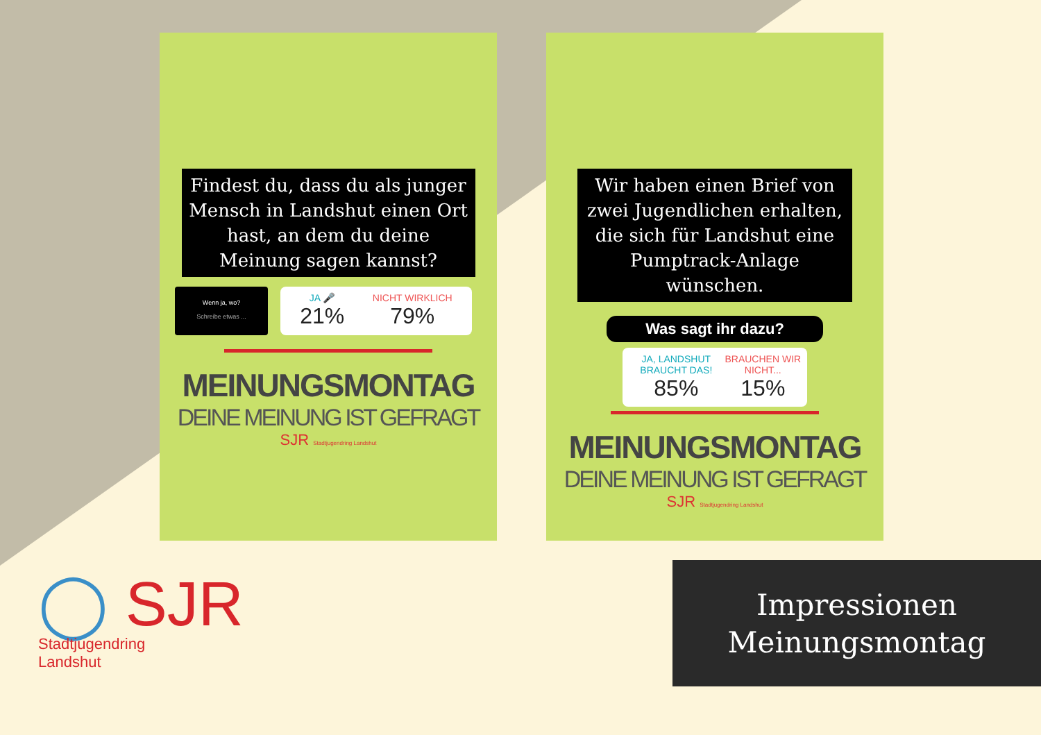Findest du, dass du als junger Mensch in Landshut einen Ort hast, an dem du deine Meinung sagen kannst?
Wenn ja, wo?
Schreibe etwas ...
JA 🎤
21%
NICHT WIRKLICH
79%
MEINUNGSMONTAG
DEINE MEINUNG IST GEFRAGT
SJR Stadtjugendring Landshut
Wir haben einen Brief von zwei Jugendlichen erhalten, die sich für Landshut eine Pumptrack-Anlage wünschen.
Was sagt ihr dazu?
JA, LANDSHUT BRAUCHT DAS!
85%
BRAUCHEN WIR NICHT...
15%
MEINUNGSMONTAG
DEINE MEINUNG IST GEFRAGT
SJR Stadtjugendring Landshut
◯ SJR
Stadtjugendring
Landshut
Impressionen
Meinungsmontag